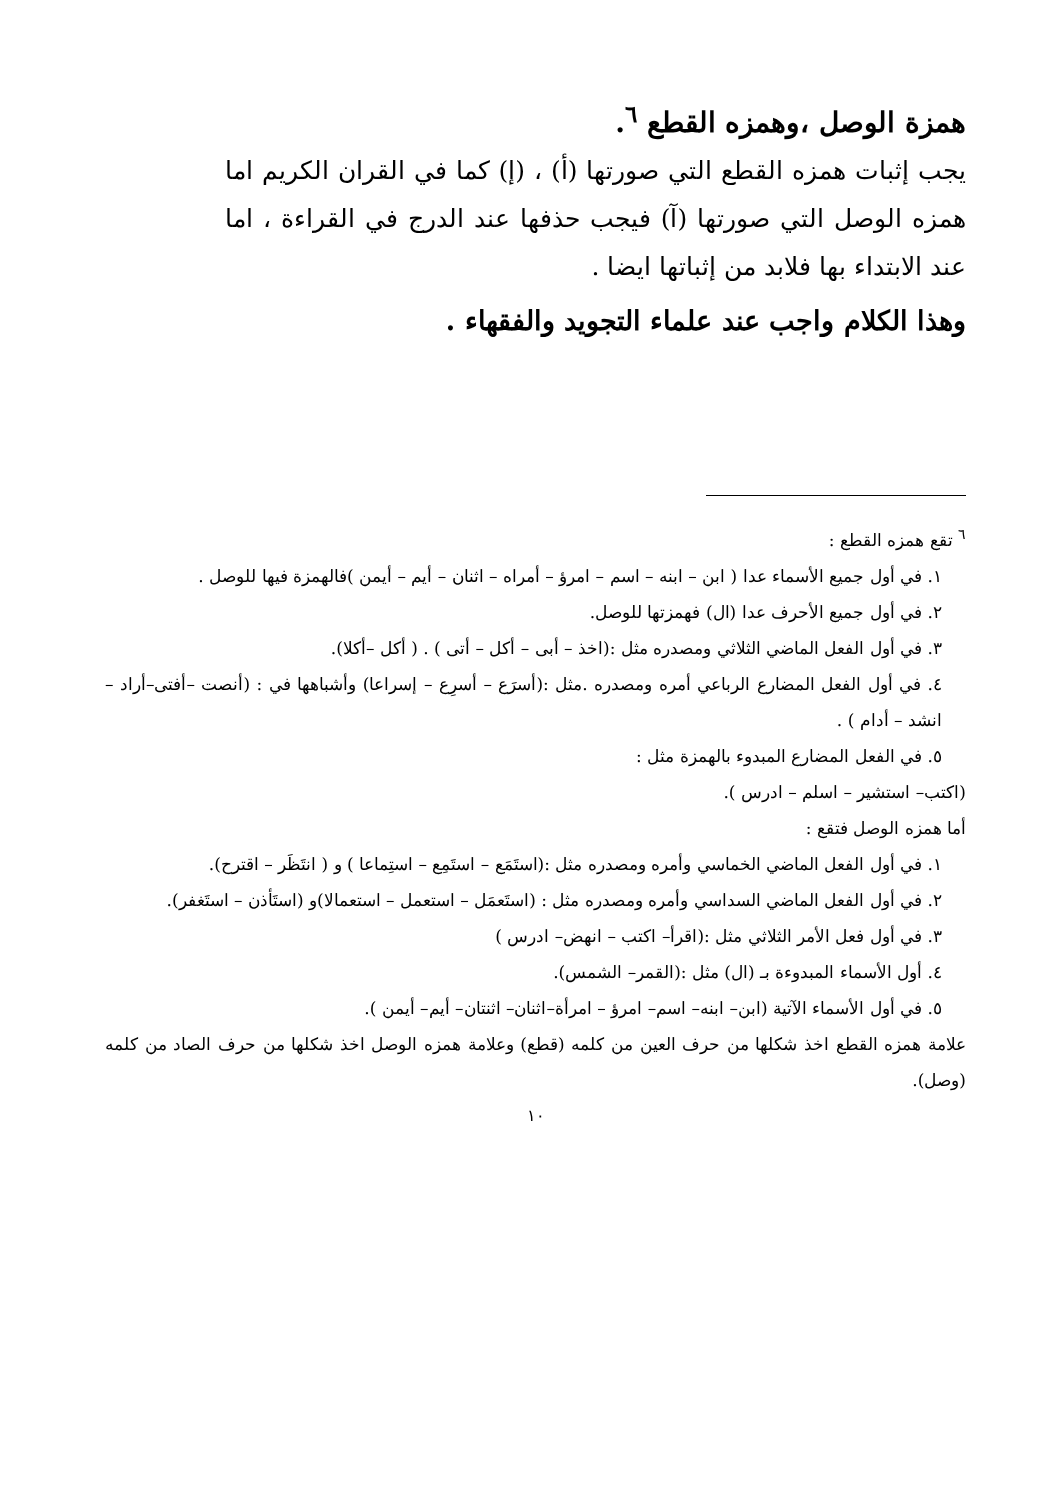همزة الوصل ،وهمزه القطع <sup>٦</sup>.
يجب إثبات همزه القطع التي صورتها (أ) ، (إ) كما في القران الكريم اما همزه الوصل التي صورتها (آ) فيجب حذفها عند الدرج في القراءة ، اما عند الابتداء بها فلابد من إثباتها ايضا .
وهذا الكلام واجب عند علماء التجويد والفقهاء .
<sup>٦</sup> تقع همزه القطع :
١. في أول جميع الأسماء عدا ( ابن – ابنه – اسم – امرؤ – أمراه – اثنان – أيم – أيمن )فالهمزة فيها للوصل .
٢. في أول جميع الأحرف عدا (ال) فهمزتها للوصل.
٣. في أول الفعل الماضي الثلاثي ومصدره مثل :(اخذ – أبى – أكل – أتى ) . ( أكل –أكلا).
٤. في أول الفعل المضارع الرباعي أمره ومصدره .مثل :(أسرَع – أسرِع – إسراعا) وأشباهها في : (أنصت –أفتى–أراد – انشد – أدام ) .
٥. في الفعل المضارع المبدوء بالهمزة مثل :
(اكتب– استشير – اسلم – ادرس ).
أما همزه الوصل فتقع :
١. في أول الفعل الماضي الخماسي وأمره ومصدره مثل :(استَمَع – استَمِع – استِماعا ) و ( انتَظَر – اقترح).
٢. في أول الفعل الماضي السداسي وأمره ومصدره مثل : (استَعمَل – استعمل – استعمالا)و (استَأذن – استَغفر).
٣. في أول فعل الأمر الثلاثي مثل :(اقرأ– اكتب – انهض– ادرس )
٤. أول الأسماء المبدوءة بـ (ال) مثل :(القمر– الشمس).
٥. في أول الأسماء الآتية (ابن– ابنه– اسم– امرؤ – امرأة–اثنان– اثنتان– أيم– أيمن ).
علامة همزه القطع اخذ شكلها من حرف العين من كلمه (قطع) وعلامة همزه الوصل اخذ شكلها من حرف الصاد من كلمه (وصل).
١٠